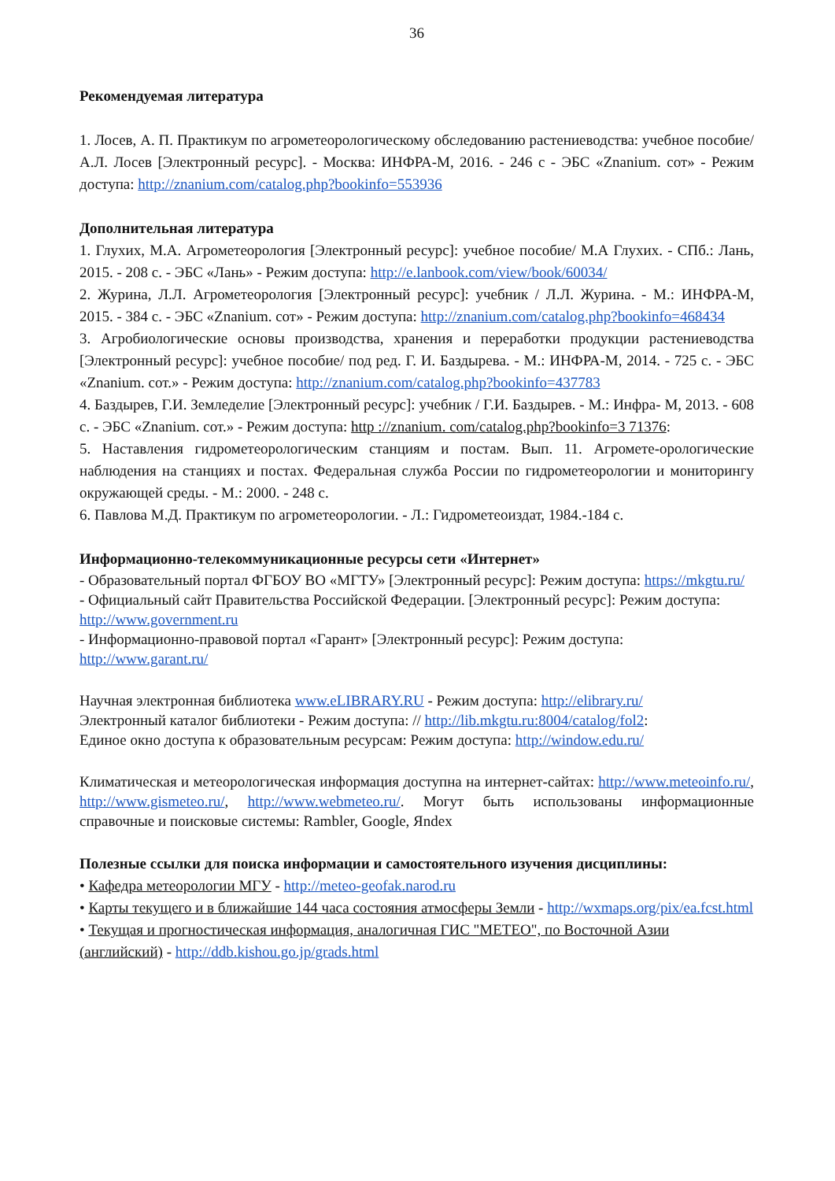36
Рекомендуемая литература
1. Лосев, А. П. Практикум по агрометеорологическому обследованию растениеводства: учебное пособие/ А.Л. Лосев [Электронный ресурс]. - Москва: ИНФРА-М, 2016. - 246 с - ЭБС «Znanium. сот» - Режим доступа: http://znanium.com/catalog.php?bookinfo=553936
Дополнительная литература
1. Глухих, М.А. Агрометеорология [Электронный ресурс]: учебное пособие/ М.А Глухих. - СПб.: Лань, 2015. - 208 с. - ЭБС «Лань» - Режим доступа: http://e.lanbook.com/view/book/60034/
2. Журина, Л.Л. Агрометеорология [Электронный ресурс]: учебник / Л.Л. Журина. - М.: ИНФРА-М, 2015. - 384 с. - ЭБС «Znanium. сот» - Режим доступа: http://znanium.com/catalog.php?bookinfo=468434
3. Агробиологические основы производства, хранения и переработки продукции растениеводства [Электронный ресурс]: учебное пособие/ под ред. Г. И. Баздырева. - М.: ИНФРА-М, 2014. - 725 с. - ЭБС «Znanium. сот.» - Режим доступа: http://znanium.com/catalog.php?bookinfo=437783
4. Баздырев, Г.И. Земледелие [Электронный ресурс]: учебник / Г.И. Баздырев. - М.: Инфра- М, 2013. - 608 с. - ЭБС «Znanium. сот.» - Режим доступа: http ://znanium. com/catalog.php?bookinfo=3 71376:
5. Наставления гидрометеорологическим станциям и постам. Вып. 11. Агромете-орологические наблюдения на станциях и постах. Федеральная служба России по гидрометеорологии и мониторингу окружающей среды. - М.: 2000. - 248 с.
6. Павлова М.Д. Практикум по агрометеорологии. - Л.: Гидрометеоиздат, 1984.-184 с.
Информационно-телекоммуникационные ресурсы сети «Интернет»
- Образовательный портал ФГБОУ ВО «МГТУ» [Электронный ресурс]: Режим доступа: https://mkgtu.ru/
- Официальный сайт Правительства Российской Федерации. [Электронный ресурс]: Режим доступа: http://www.government.ru
- Информационно-правовой портал «Гарант» [Электронный ресурс]: Режим доступа: http://www.garant.ru/
Научная электронная библиотека www.eLIBRARY.RU - Режим доступа: http://elibrary.ru/
Электронный каталог библиотеки - Режим доступа: // http://lib.mkgtu.ru:8004/catalog/fol2:
Единое окно доступа к образовательным ресурсам: Режим доступа: http://window.edu.ru/
Климатическая и метеорологическая информация доступна на интернет-сайтах: http://www.meteoinfo.ru/, http://www.gismeteo.ru/, http://www.webmeteo.ru/. Могут быть использованы информационные справочные и поисковые системы: Rambler, Google, Яndex
Полезные ссылки для поиска информации и самостоятельного изучения дисциплины:
• Кафедра метеорологии МГУ - http://meteo-geofak.narod.ru
• Карты текущего и в ближайшие 144 часа состояния атмосферы Земли - http://wxmaps.org/pix/ea.fcst.html
• Текущая и прогностическая информация, аналогичная ГИС "МЕТЕО", по Восточной Азии (английский) - http://ddb.kishou.go.jp/grads.html